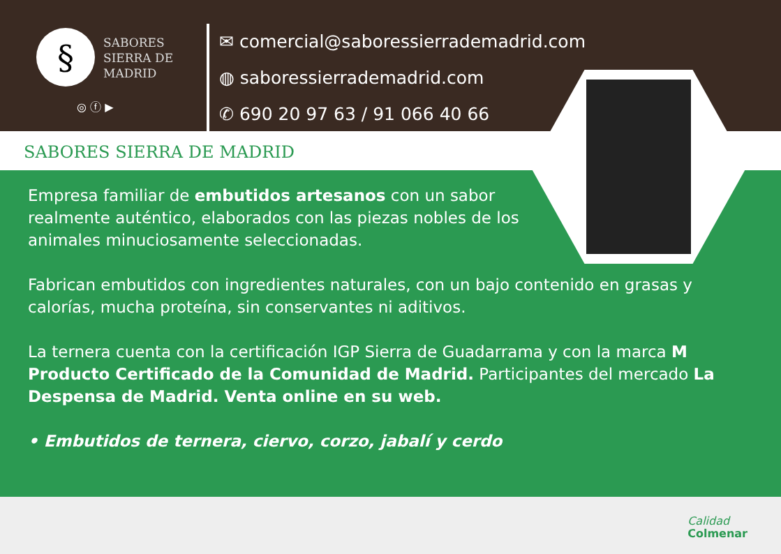§
SABORES
SIERRA DE
MADRID
◎ ⓕ ▶
✉ comercial@saboressierrademadrid.com
◍ saboressierrademadrid.com
✆ 690 20 97 63 / 91 066 40 66
SABORES SIERRA DE MADRID
Empresa familiar de embutidos artesanos con un sabor realmente auténtico, elaborados con las piezas nobles de los animales minuciosamente seleccionadas.
Fabrican embutidos con ingredientes naturales, con un bajo contenido en grasas y calorías, mucha proteína, sin conservantes ni aditivos.
La ternera cuenta con la certificación IGP Sierra de Guadarrama y con la marca M Producto Certificado de la Comunidad de Madrid. Participantes del mercado La Despensa de Madrid. Venta online en su web.
• Embutidos de ternera, ciervo, corzo, jabalí y cerdo
Calidad
Colmenar